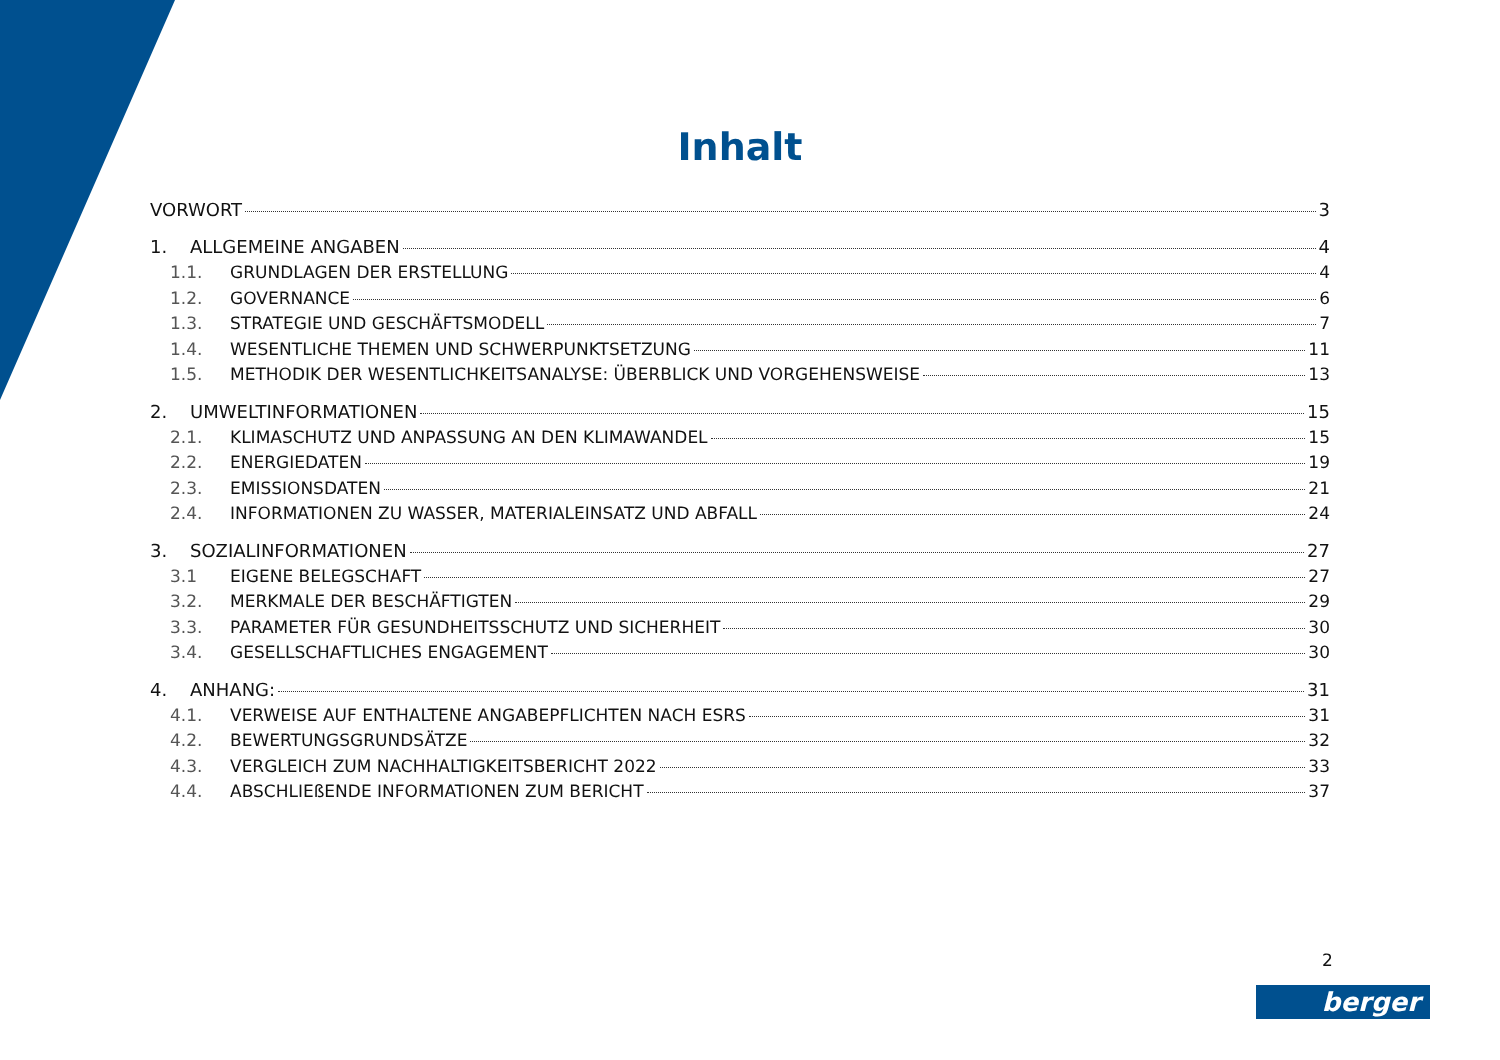Inhalt
VORWORT 3
1. ALLGEMEINE ANGABEN 4
1.1. GRUNDLAGEN DER ERSTELLUNG 4
1.2. GOVERNANCE 6
1.3. STRATEGIE UND GESCHÄFTSMODELL 7
1.4. WESENTLICHE THEMEN UND SCHWERPUNKTSETZUNG 11
1.5. METHODIK DER WESENTLICHKEITSANALYSE: ÜBERBLICK UND VORGEHENSWEISE 13
2. UMWELTINFORMATIONEN 15
2.1. KLIMASCHUTZ UND ANPASSUNG AN DEN KLIMAWANDEL 15
2.2. ENERGIEDATEN 19
2.3. EMISSIONSDATEN 21
2.4. INFORMATIONEN ZU WASSER, MATERIALEINSATZ UND ABFALL 24
3. SOZIALINFORMATIONEN 27
3.1 EIGENE BELEGSCHAFT 27
3.2. MERKMALE DER BESCHÄFTIGTEN 29
3.3. PARAMETER FÜR GESUNDHEITSSCHUTZ UND SICHERHEIT 30
3.4. GESELLSCHAFTLICHES ENGAGEMENT 30
4. ANHANG: 31
4.1. VERWEISE AUF ENTHALTENE ANGABEPFLICHTEN NACH ESRS 31
4.2. BEWERTUNGSGRUNDSÄTZE 32
4.3. VERGLEICH ZUM NACHHALTIGKEITSBERICHT 2022 33
4.4. ABSCHLIEßENDE INFORMATIONEN ZUM BERICHT 37
2
berger